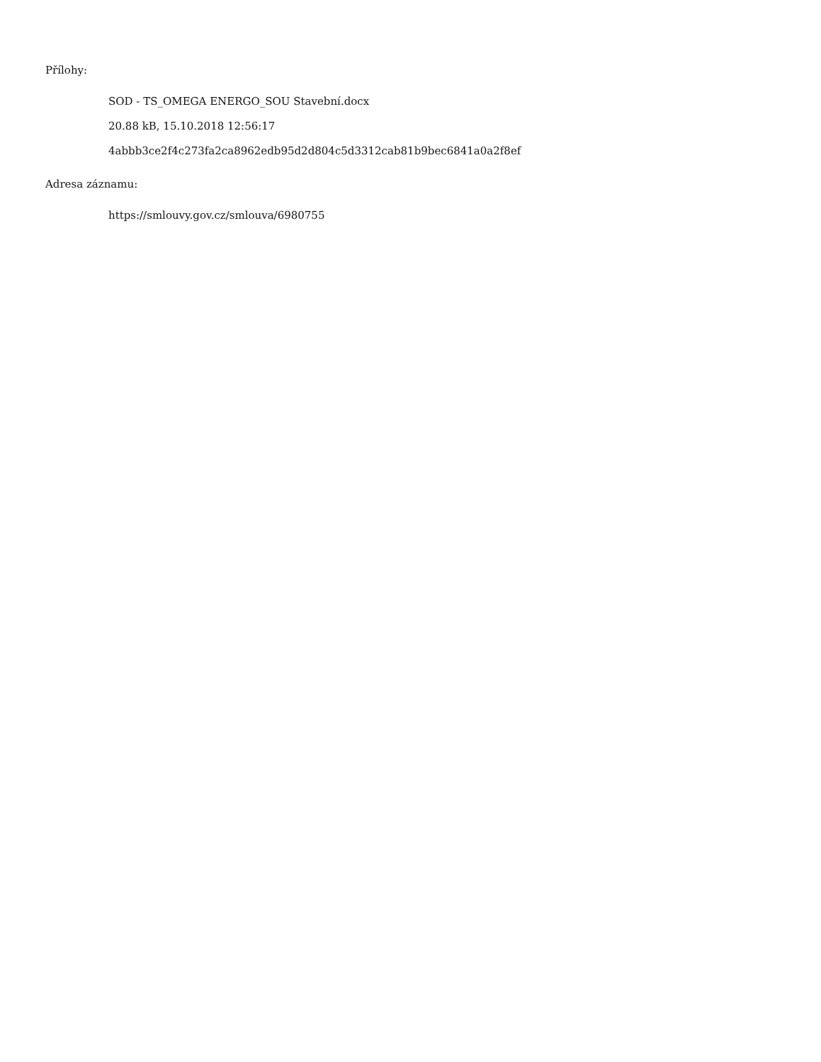Přílohy:
SOD - TS_OMEGA ENERGO_SOU Stavební.docx
20.88 kB, 15.10.2018 12:56:17
4abbb3ce2f4c273fa2ca8962edb95d2d804c5d3312cab81b9bec6841a0a2f8ef
Adresa záznamu:
https://smlouvy.gov.cz/smlouva/6980755